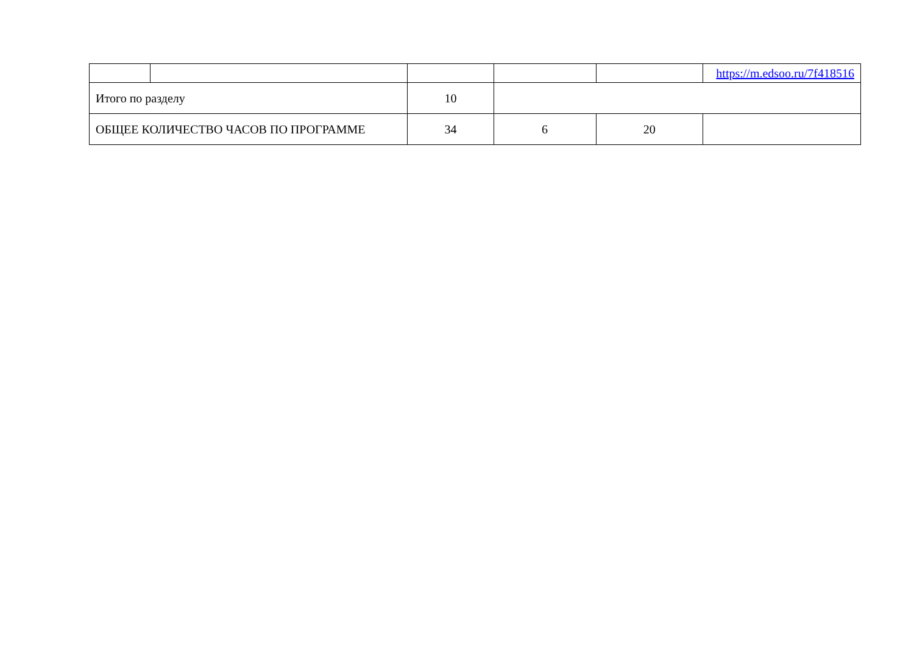| | | | | | https://m.edsoo.ru/7f418516 |
| Итого по разделу | | 10 | | | |
| ОБЩЕЕ КОЛИЧЕСТВО ЧАСОВ ПО ПРОГРАММЕ | | 34 | 6 | 20 | |